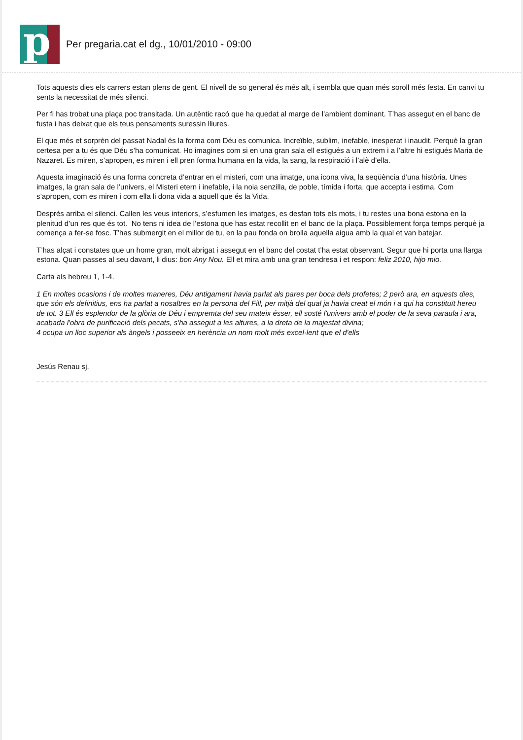p
Per pregaria.cat el dg., 10/01/2010 - 09:00
Tots aquests dies els carrers estan plens de gent. El nivell de so general és més alt, i sembla que quan més soroll més festa. En canvi tu sents la necessitat de més silenci.
Per fi has trobat una plaça poc transitada. Un autèntic racó que ha quedat al marge de l’ambient dominant. T’has assegut en el banc de fusta i has deixat que els teus pensaments suressin lliures.
El que més et sorprèn del passat Nadal és la forma com Déu es comunica. Increïble, sublim, inefable, inesperat i inaudit. Perquè la gran certesa per a tu és que Déu s’ha comunicat. Ho imagines com si en una gran sala ell estigués a un extrem i a l’altre hi estigués Maria de Nazaret. Es miren, s’apropen, es miren i ell pren forma humana en la vida, la sang, la respiració i l’alè d’ella.
Aquesta imaginació és una forma concreta d’entrar en el misteri, com una imatge, una icona viva, la seqüència d’una història. Unes imatges, la gran sala de l’univers, el Misteri etern i inefable, i la noia senzilla, de poble, tímida i forta, que accepta i estima. Com s’apropen, com es miren i com ella li dona vida a aquell que és la Vida.
Després arriba el silenci. Callen les veus interiors, s’esfumen les imatges, es desfan tots els mots, i tu restes una bona estona en la plenitud d’un res que és tot. No tens ni idea de l’estona que has estat recollit en el banc de la plaça. Possiblement força temps perquè ja comença a fer-se fosc. T’has submergit en el millor de tu, en la pau fonda on brolla aquella aigua amb la qual et van batejar.
T’has alçat i constates que un home gran, molt abrigat i assegut en el banc del costat t’ha estat observant. Segur que hi porta una llarga estona. Quan passes al seu davant, li dius: bon Any Nou. Ell et mira amb una gran tendresa i et respon: feliz 2010, hijo mio.
Carta als hebreu 1, 1-4.
1 En moltes ocasions i de moltes maneres, Déu antigament havia parlat als pares per boca dels profetes; 2 però ara, en aquests dies, que són els definitius, ens ha parlat a nosaltres en la persona del Fill, per mitjà del qual ja havia creat el món i a qui ha constituït hereu de tot. 3 Ell és esplendor de la glòria de Déu i empremta del seu mateix ésser, ell sosté l'univers amb el poder de la seva paraula i ara, acabada l'obra de purificació dels pecats, s'ha assegut a les altures, a la dreta de la majestat divina;
4 ocupa un lloc superior als àngels i posseeix en herència un nom molt més excel·lent que el d'ells
Jesús Renau sj.